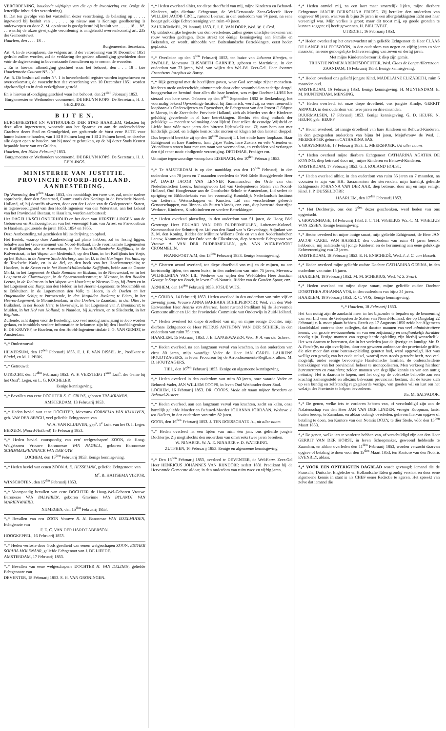VERORDENING, houdende wijziging van die op de invordering enz. (volgt de letterlijke inhoud der verordening).
II. Dat ten gevolge van het vaststellen dezer verordening, de belasting op . . . . . ingevoerd bij besluit van . . . . . op nieuw aan 's Konings goedkeuring is onderworpen en door Z. M. op nieuw is goedgekeurd bij besluit van . . . . . 18 . . N°. . . waarbij de alzoo gewijzigde verordening is aangehaald overeenkomstig art. 235 der Gemeentewet.
Haarlem, den . . . . 18 . .
Burgemeester. Secretaris.
Art. 4. In de exemplaren, die volgens art. 3 der verordening van 10 December 1851 gedrukt zullen worden, zal de verklaring der gedane afkondiging geschieden door vóór de dagteekening in bovenstaande formulieren op te nemen de woorden:
.. En is hiervan afkondiging geschied waar het behoort, den . . . 18 . (zie Haarlemsche Courant N°. . )."
Art. 5. Dit besluit zal onder N°. 1 in bovenbedoeld register worden ingeschreven en overeenkomstig de voorschriften der verordening van 10 December 1851 worden afgekondigd en in druk verkrijgbaar gesteld.
En is hiervan afkondiging geschied waar het behoort, den 21<sup>sten</sup> Februarij 1853.
Burgemeester en Wethouders voornoemd, DE BRUYN KOPS. De Secretaris, H. J. GERLINGS.
B IJ T E N.
BURGEMEESTER EN WETHOUDERS DER STAD HAARLEM, Gelasten bij deze allen Ingezetenen, wonende aan het Spaarne en aan de onderscheidene Grachten dezer Stad en Grondgebied, om gedurende de Vorst eene BIJTE voor hunne huizen te houden, van 1 El 8 Palmen lang en 1 El 2 Palmen breed, en dezelve alle dagen open te houden, om bij nood te gebruiken, op de bij dezer Stads Keuren bepaalde boete van zes Gulden.
Haarlem, den 19den Februarij 1853.
Burgemeester en Wethouders voornoemd, DE BRUYN KOPS. De Secretaris, H. J. GERLINGS.
MINISTERIE VAN JUSTITIE.
PROVINCIE NOORD-HOLLAND.
AANBESTEDING.
Op Woensdag den 9<sup>den</sup> Maart 1853, des namiddags ten twee ure, zal, onder nadere approbatie, door den Staatsraad, Commissaris des Konings in de Provincie Noord-Holland, of, bij deszelfs afwezen, door een der Leden van de Gedeputeerde Staten, in tegenwoordigheid van den Hoofd-Ingenieur van den Waterstaat, aan het Lokaal van het Provinciaal Bestuur, te Haarlem, worden aanbesteed:
Het DAGELIJKSCH ONDERHOUD en het doen van HERSTELLINGEN aan de Gebouwen en Aanhoorigheden van het vereenigd Huis van Arrest en Provoosthuis te Haarlem, gedurende de jaren 1853, 1854 en 1855.
Deze Aanbesteding zal geschieden bij inschrijving en opbod.
Het Bestek, waarop deze Aanbesteding zal plaats hebben, zal ter lezing liggen, behalve aan het Gouvernement van Noord-Holland, in de voornaamste Logementen en Koffijhuizen, als: te Amsterdam, in het Noord-Hollandsche Koffijhuis, in de Kalverstraat, in het Wapen van Medemblik, op den Dam, in het Koffijhuis het Vosje, op het Rokin, in de Nieuwe Stads-Herberg, aan het IJ, in het Harlinger Veerhuis, op de Texelsche Kade, en in de Bel, op den hoek van het Haarlemmerplein; te Haarlem, in de Kroon en in het Noord-Hollandsche Koffijhuis, beide aan de Groote Markt, in het Logement de Oude Romolen en Roskam, in de Nieuwestad, en in het Logement de Glazenwagen, in de Spaarnwouderstraat; te Alkmaar, in den Rooden Leeuw, in de Toelast en in het Wapen van Haarlem; te Nieuwe-Diep, bij Ihnen en in het Logement den Burg; aan den Helder, in het Heeren-Logement; te Medemblik en te Enkhuizen, in de Logementen den Valk; te Hoorn, in de Doelen en het Ongemaakte Schip; te Purmerende, in den Vergulden Roskam; te Edam, in het Heeren-Logement; te Monnickendam, in den Doelen; te Zaandam, in den Otter; te Buiksloot, in het Roode Hert; te Beverwijk, in het Logement van J. Bronkhorst; te Muiden, in het Hof van Holland; te Naarden, bij Jurrissen, en te Sliedrecht, in het Regthuis.
Zullende, acht dagen vóór de Besteding, zoo veel noodig aanwijzing in loco worden gedaan, en inmiddels verdere informatiën te bekomen zijn bij den Hoofd-Ingenieur E. DE KRUYFF, te Haarlem, en den Hoofd-Ingenieur titulair J. G. VAN GENDT, te Amsterdam.
*<sub>*</sub>* Ondertrouwd:
HILVERSUM, den 17<sup>den</sup> Februarij 1853. E. J. F. VAN DISSEL Jz., Predikant te Bladel, en M. J. PERK.
*<sub>*</sub>* Getrouwd:
UTRECHT, den 17<sup>den</sup> Februarij 1853. W. F. VERSTEEG 1<sup>sten</sup> Luit<sup>t</sup>. der Genie bij het Oost<sup>s</sup>. Leger, en L. G. KÜCHELER.
Eenige kennisgeving.
*<sub>*</sub>* Bevallen van eene DOCHTER S. C. CRUYS, geboren TRA-KRANEN.
AMSTERDAM, 13 Februarij 1853.
*<sub>*</sub>* Heden beviel van eene DOCHTER, Mevrouw CORNELIA VAN KLUIJVEN, geb. VAN DEN BERGH, veel geliefde Echtgenoote van
W. A. VAN KLUIJVEN, gep<sup>s</sup>. 1<sup>e</sup> Luit. van het O. I. Leger.
BERGEN, (Noord-Holland) 15 Februarij 1853.
*<sub>*</sub>* Heden beviel voorspoedig van een' welgeschapen' ZOON, de Hoog-Welgeboren Vrouwe Baronnesse VAN NAGELL, geboren Baronnesse SCHIMMELPENNINCK VAN DER OYE.
LOCHEM, den 15<sup>den</sup> Februarij 1853. Eenige kennisgeving.
*<sub>*</sub>* Heden beviel van eenen ZOON A. E. HESSELINK, geliefde Echtgenoote van
M<sup>r</sup>. B. HAITSEMA VIETOR.
WINSCHOTEN, den 15<sup>den</sup> Februarij 1853.
*<sub>*</sub>* Voorspoedig bevallen van eene DOCHTER de Hoog-Wel-Geboren Vrouwe Baronesse VAN BALVEREN, geboren Gravinne VAN BYLANDT VAN MARIENWAERD.
NIJMEGEN, den 15<sup>den</sup> Februarij 1853.
*<sub>*</sub>* Bevallen van een ZOON Vrouwe R. H. Baronesse VAN ISSELMUDEN, Echtgenote van
F. E. C. VAN DER HARDT ABERSON.
HOOGKEPPEL, 16 Februarij 1853.
*<sub>*</sub>* Heden verloste door Gods goedheid van eenen welgeschapen ZOON, ESTHER SOPHIA MOLENAAR, geliefde Echtgenoot van J. DE LIEFDE.
AMSTERDAM, 17 Februarij 1853.
*<sub>*</sub>* Bevallen van eene welgeschapene DOCHTER H. VAN DELDEN, geliefde Echtgenoote van
DEVENTER, 18 Februarij 1853. S. H. VAN GRONINGEN.
*<sub>*</sub>* Heden overleed alhier, tot diepe droefheid van mij, mijne Kinderen en Behuwd-Kinderen, mijn dierbare Echtgenoot, de Wel-Eerwaarde Zeer-Geleerde Heer WILLEM JACOB CROL, rustend Leeraar, in den ouderdom van 74 jaren, na eene hoogst gelukkige Echtvereeniging van ruim 49 jaren.
ZALT-BOMMEL, 29 Januarij 1853. P. J. E. VAN DORP, Wed. W. J. Crol.
Op uitdrukkelijke begeerte van den overledene, zullen géène uiterlijke teekenen van rouw worden gedragen. Deze strekt tot éénige kennisgeving aan Familie en Bekenden, en wordt, uithoofde van Buitenlandsche Betrekkingen, eerst heden geplaatst.
*<sub>*</sub>* Overleden op den 6<sup>den</sup> Februarij 1853, ten huize van Johanna Rientjes, te ZWOLLE, Mevrouw ELISABETH GARNIER, geboren te Martinique, in den ouderdom van 73 jaren, Wed. van wijlen den Wel-Ed. Zeer-Gel. Heer Joannes Franciscus Jozephus de Baray.
*<sub>*</sub>* Rijk gezegend met de heerlijkste gaven, waar God sommige zijner menschen-kinderen mede onderscheidt, uitmuntende door echte vroomheid en nederige deugd, hooggeschat en bemind door allen die haar kenden, was mijne Dochter LUISE het sieraad van hare sexe. Geboren op den 9<sup>den</sup> September 1802 te Reckenburg, het voormalig bekend Opvoedings-Instituut bij Emmerich, werd zij, na eene roemvolle loopbaan als Onderwijzeres en Opvoedster, de Echtgenoot van den Proost F. Edgren te Morup, in de Zweedsche Provincie Halland, zich als Moeder van drie Kinderen gelukkig gevoelende in al hare betrekkingen. Slechts één ding ontbrak der gelukkige — meerdere volmaking door lijden! Daar reikte de eeuwige Wijsheid en Liefde haar vóór twee jaren den bitteren lijdenskelk toe. Zij nam hem aan met kinderlijk geloof, en ledigde hem zonder morren en klagen tot den laatsten droppel. Dus beproefd bereikte zij op den 30<sup>sten</sup> Januarij l. l. het einde harer loopbaan. Haar Echtgenoot en hare Kinderen, haar grijze Vader, hare Zusters en vele Vrienden en Vriendinnen staren haar met een traan van weemoed na, en verbeiden vol verlangen den tijd eener nooit eindigende vereeniging. DETHMAR, Prediger em.
Uit mijne tegenwoordige woonplaats EISENACH, den 10<sup>den</sup> Februarij 1853.
*<sub>*</sub>* Te AMSTERDAM is op den namiddag van den 10<sup>den</sup> Februarij, in den ouderdom van 78 jaren en 7 maanden overleden de Wel-Edele Hooggeleerde Heer M<sup>r</sup>. DAVID JACOB VAN LENNEP, Kommandeur der Orde van den Nederlandschen Leeuw, buitengewoon Lid van Gedeputeerde Staten van Noord-Holland, Oud Hoogleeraar aan de Doorluchte Schole te Amsterdam, Lid sedert de oprigting en Bibliothekaris van het voormalig Koninklijk Nederlandsch Instituut van Letteren, Wetenschappen en Kunsten, Lid van verscheidene geleerde Genootschappen, zoo Binnen- als Buiten 's lands, enz. enz., diep betreurd door zijne Weduwe, Kinderen, Kindskinderen en verdere Betrekkingen.
*<sub>*</sub>* Heden overleed plotseling, in den ouderdom van 51 jaren, de Hoog Edel Gestrenge Heer EDUARD VAN DER OUDERMEULEN, Luitenant-Kolonel, Kommandant der Schutterij en Lid van den Raad van 's Gravenhage, Adjudant van Z. M. den Koning, Ridder der Militaire Willems Orde en van den Nederlandschen Leeuw, Kommandeur der Orde van de Eikenkroon, diep betreurde Echtgenoot van Vrouwe A. VAN DER OUDERMEULEN, geb. VAN WICKEVOORT CROMMELIN.
FRANKFORT A/M, den 13<sup>den</sup> Februarij 1853. Eenige kennisgeving.
*<sub>*</sub>* Gisteren avond overleed, tot diepe droefheid van mij en de mijnen, na een kortstondig lijden, ten onzen huize, in den ouderdom van ruim 75 jaren, Mevrouw WILHELMINA VAN LIL, Weduwe van wijlen den Wel-Edelen Heer Joachim George le Sage ten Broek, in leven Oud-Notaris, Ridder van de Gouden Spoor, enz.
ARNHEM, den 14<sup>den</sup> Februarij 1853. JOSUÉ WITS.
*<sub>*</sub>* GOUDA, 14 Februarij 1853. Heden overleed in den ouderdom van ruim vijf en zeventig jaren, Vrouwe ANNA BARBARA SCHILPEROORT, Wed. van den Wel-Eerwaarden Heer Henrik van Meerten, laatst rustend Predikant bij de Hervormde Gemeente alhier en Lid der Provinciale Commissie van Onderwijs in Zuid-Holland.
*<sub>*</sub>* Heden overleed tot diepe droefheid van mij en mijne eenige Dochter, mijn dierbare Echtgenoot de Heer PETRUS ANTHONY VAN DER SCHEER, in den ouderdom van ruim 75 jaren.
HAARLEM, 15 Februarij 1853. J. E. LANGEWAGEN, Wed. P. A. van der Scheer.
*<sub>*</sub>* Heden overleed, na een langzaam verval van krachten, in den ouderdom van circa 80 jaren, mijn waardige Vader de Heer JAN CAREL LAURENS HOUDTZAGERS, in leven Procureur bij de Arrondissements-Regtbank alhier. M. D. HOUTZAGERS.
TIEL, den 16<sup>den</sup> Februarij 1853. Eenige en algemeene kennisgeving.
*<sub>*</sub>* Heden overleed in den ouderdom van ruim 80 jaren, onze waarde Vader en Behuwd-Vader, JAN WILLEM COOPS, in leven Oud Wethouder dezer Stad.
LOCHEM, 16 Februarij 1853. DR. COOPS. Mede uit naam mijner Broeders en Behuwd-Zusters.
*<sub>*</sub>* Heden overleed, aan een langzaam verval van krachten, zacht en kalm, onze hartelijk geliefde Moeder en Behuwd-Moeder JOHANNA JORDAAN, Weduwe J. ten Hallers, in den ouderdom van ruim 82 jaren.
GOOR, den 16<sup>den</sup> Februarij 1853. J. TEN DOESSCHATE Jz., uit aller naam.
*<sub>*</sub>* Heden overleed na een lijden van ruim één jaar, ons geliefde jongste Dochtertje. Zij mogt slechts den ouderdom van omstreeks twee jaren bereiken.
W. NINABER. W. A. E. NINABER v. D. WATERING.
ZUTPHEN, 16 Februarij 1853. Eenige en algemeene kennisgeving.
*<sub>*</sub>* Den 16<sup>den</sup> Februarij 1853, overleed te DEVENTER, de Wel-Eerw. Zeer-Gel Heer HENRICUS JOHANNES VAN RIJNDORP, sedert 1831 Predikant bij de Hervormde Gemeente aldaar, in den ouderdom van ruim twee en vijftig jaren.
*<sub>*</sub>* Heden ontviel mij, na een kort maar smartelijk lijden, mijne dierbare Echtgenoot JANTJE DERKOLINA FRIESE. Zij bereikte den ouderdom van ongeveer 60 jaren, waarvan ik bijna 36 jaren in een allergelukkigsten Echt met haar vereenigd was. Mijn verlies is groot; maar dit troost mij, op goede gronden te kunnen zeggen: zij heeft gewonnen. H. BIELEVELT.
UTRECHT, 16 Februarij 1853.
*<sub>*</sub>* Heden overleed op het onverwachtst mijn geliefde Echtgenoot de Heer CLAAS DE LANGE ALLERTSZOON, in den ouderdom van negen en vijftig jaren en vier maanden, na eene genoegelijke Echtvereeniging van zeven en dertig jaren.
Met mijne Kinderen betreur ik diep zijn gemis.
TRIJNTJE NOMEN ARENTSDOCHTER, Wed. Claas de Lange Allertszoon.
ZAANDAM, 16 Februarij 1853. Eenige kennisgeving.
*<sub>*</sub>* Heden overleed ons geliefd jongste Kind, MADELAINE ELIZABETH, ruim 6 maanden oud.
AMSTERDAM, 16 Februarij 1853. Eenige kennisgeving. H. MUNTENDAM. E. M. MUNTENDAM, MENSING.
*<sub>*</sub>* Heden overleed, tot onze diepe droefheid, ons jongste Kindje, GERRIT ARNOLD, in den ouderdom van twee jaren en drie maanden.
BUURMALSEN, 17 Februarij 1853. Eenige kennisgeving. G. D. HEUFF. N. HEUFF, geb. HEUFF.
*<sub>*</sub>* Heden overleed, tot innige droefheid van hare Kinderen en Behuwd-Kinderen, in den gezegenden ouderdom van bijna 84 jaren, Mejufvrouw de Wed. J. MEERSHOEK geboren CATHARINA SAS.
's GRAVENHAGE, 17 Februarij 1853. L. MEERSHOEK. Uit aller naam.
*<sub>*</sub>* Heden overleed mijne dierbare Echtgenoot CATHARINA AGATHA DE KONING, diep betreurd door mij, mijne Kinderen en Behuwd-Kinderen.
AMSTERDAM, 17 Februarij 1853. G. J. ROLAND HOLST.
*<sub>*</sub>* Heden overleed alhier, in den ouderdom van ruim 36 jaren en 7 maanden, na voorzien te zijn van HH. Sacramenten der stervenden, mijn hartelijk geliefde Echtgenoote JOHANNA VAN DER AAR, diep betreurd door mij en mijn eenigst Kind. J. P. DUSSELDORP.
HAARLEM, den 17<sup>den</sup> Februarij 1853.
*<sub>*</sub>* Het Dochtertje, ons den 2<sup>den</sup> dezer geschonken, werd heden van ons opgeeischt.
's GRAVENHAGE, 18 Februarij 1853. J. C. TH. VIGELIUS Wz. C. M. VIGELIUS VON ESSEN. Eenige kennisgeving.
*<sub>*</sub>* Heden overleed tot mijne innige smart, mijn geliefde Echtgenoot, de Heer JAN JACOB CAREL VAN HASSELT, den ouderdom van ruim 41 jaren bereikt hebbende, mij nalatende vijf jonge Kinderen en de herinnering aan eene gelukkige Echtvereeniging van 13 jaren.
AMSTERDAM, 18 Februarij 1853. E. H. ENSCHEDÉ, Wed. J. J. C. van Hasselt.
*<sub>*</sub>* Heden overleed mijne geliefde oudste Dochter CATHARINA GESINA, in den ouderdom van ruim 15 jaren.
HAARLEM, 18 Februarij 1852. M. M. SCHERIUS, Wed. W. S. Swart.
*<sub>*</sub>* Heden overleed tot mijne diepe smart, mijne geliefde oudste Dochter DOROTHEA JOHANNA VOS, in den ouderdom van bijna 34 jaren.
HAARLEM, 18 Februarij 1853. R. C. VOS, Eenige kennisgeving.
*<sub>*</sub>* Haarlem, 18 Februarij 1853.
Het kan nuttig zijn de aandacht meer in het bijzonder te bepalen op de benoeming van een Lid voor de Gedeputeerde Staten van Noord-Holland, die op Dingsdag 22 Februarij e. k. moet plaats hebben. Reeds op 17 Augustus 1850 zeide het Algemeen Handelsblad omtrent deze collegies, dat daartoe mannen van veel administratieve kennis, van groote werkzaamheid en van een zelfstandig en onafhankelijk karakter noodig zijn. Eenige mannen van regtsgeleerde opleiding zijn hierbij wenschelijk. Het was daarom te betreuren, dat in het verleden jaar de ijverige en kundige Mr. D. A. Portielje, na zijn overlijden, door een gewezen ambtenaar der provinciale griffie, die niet meer dan eene bureau-opleiding genoten had, werd opgevolgd. Het was welligt een gevolg van het oude stelsel, waarbij men steeds getracht heeft, zoo veel mogelijk, onder eenige bevoorregte Haarlemsche familiën, de onderscheidene betrekkingen van het provinciaal beheer te monopoliseren. Men verkreeg hierdoor bureaucraten en routiniers; zelden mannen van degelijke kennis en van een nuttig initiatief. Het is daarom te hopen, met het oog op de volstrekte behoefte aan een krachtig zamengesteld en allezins bekwaam provinciaal bestuur, dat de keuze zich op een kundig en zelfstandig regtsgeleerde vestige, van goeden wil en lust om het welzijn der Provincie te helpen bevorderen.
Jhr. M. SALVADOR.
*<sub>*</sub>* De genen, welke iets te vorderen hebben van, of verschuldigd zijn aan de Nalatenschap van den Heer JAN VAN DER LINDEN, vroeger Koopman, laatst buiten beroep, te Zaandam, en aldaar onlangs overleden, gelieven hiervan opgave of betaling te doen, ten Kantore van den Notaris DOZY, te dier Stede, vóór den 15<sup>den</sup> Maart 1853.
*<sub>*</sub>* De genen, welke iets te vorderen hebben van, of verschuldigd zijn aan den Heer GERRIT VAN DER HORST, in leven Scheepmaker, gewoond hebbende te Zaandam, en aldaar overleden den 11<sup>den</sup> Februarij 1853, worden verzocht daarvan opgave of betaling te doen voor den 15<sup>den</sup> Maart 1853, ten Kantore van den Notaris EVENBLY, aldaar.
*<sub>*</sub>* VOOR EEN OPTERIGTEN DAGBLAD wordt gevraagd: Iemand die de Fransche, Duitsche, Engelsche en Hollandsche Talen grondig verstaat en door eene algemeene kennis in staat is als CHEF eener Redactie te ageren. Het spreekt van zelve dat iemand die